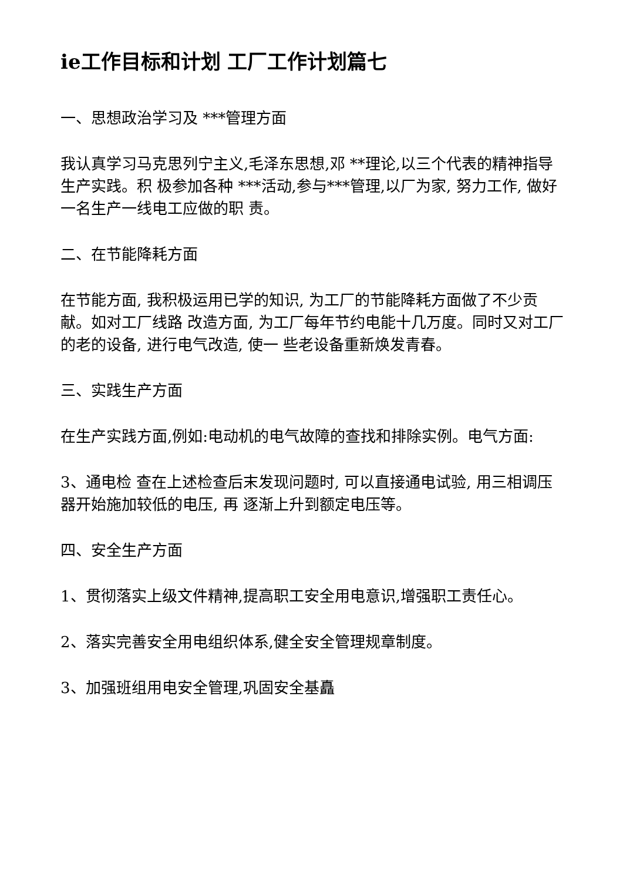ie工作目标和计划 工厂工作计划篇七
一、思想政治学习及 ***管理方面
我认真学习马克思列宁主义,毛泽东思想,邓 **理论,以三个代表的精神指导生产实践。积 极参加各种 ***活动,参与***管理,以厂为家, 努力工作, 做好一名生产一线电工应做的职 责。
二、在节能降耗方面
在节能方面, 我积极运用已学的知识, 为工厂的节能降耗方面做了不少贡献。如对工厂线路 改造方面, 为工厂每年节约电能十几万度。同时又对工厂的老的设备, 进行电气改造, 使一 些老设备重新焕发青春。
三、实践生产方面
在生产实践方面,例如:电动机的电气故障的查找和排除实例。电气方面:
3、通电检 查在上述检查后末发现问题时, 可以直接通电试验, 用三相调压器开始施加较低的电压, 再 逐渐上升到额定电压等。
四、安全生产方面
1、贯彻落实上级文件精神,提高职工安全用电意识,增强职工责任心。
2、落实完善安全用电组织体系,健全安全管理规章制度。
3、加强班组用电安全管理,巩固安全基矗